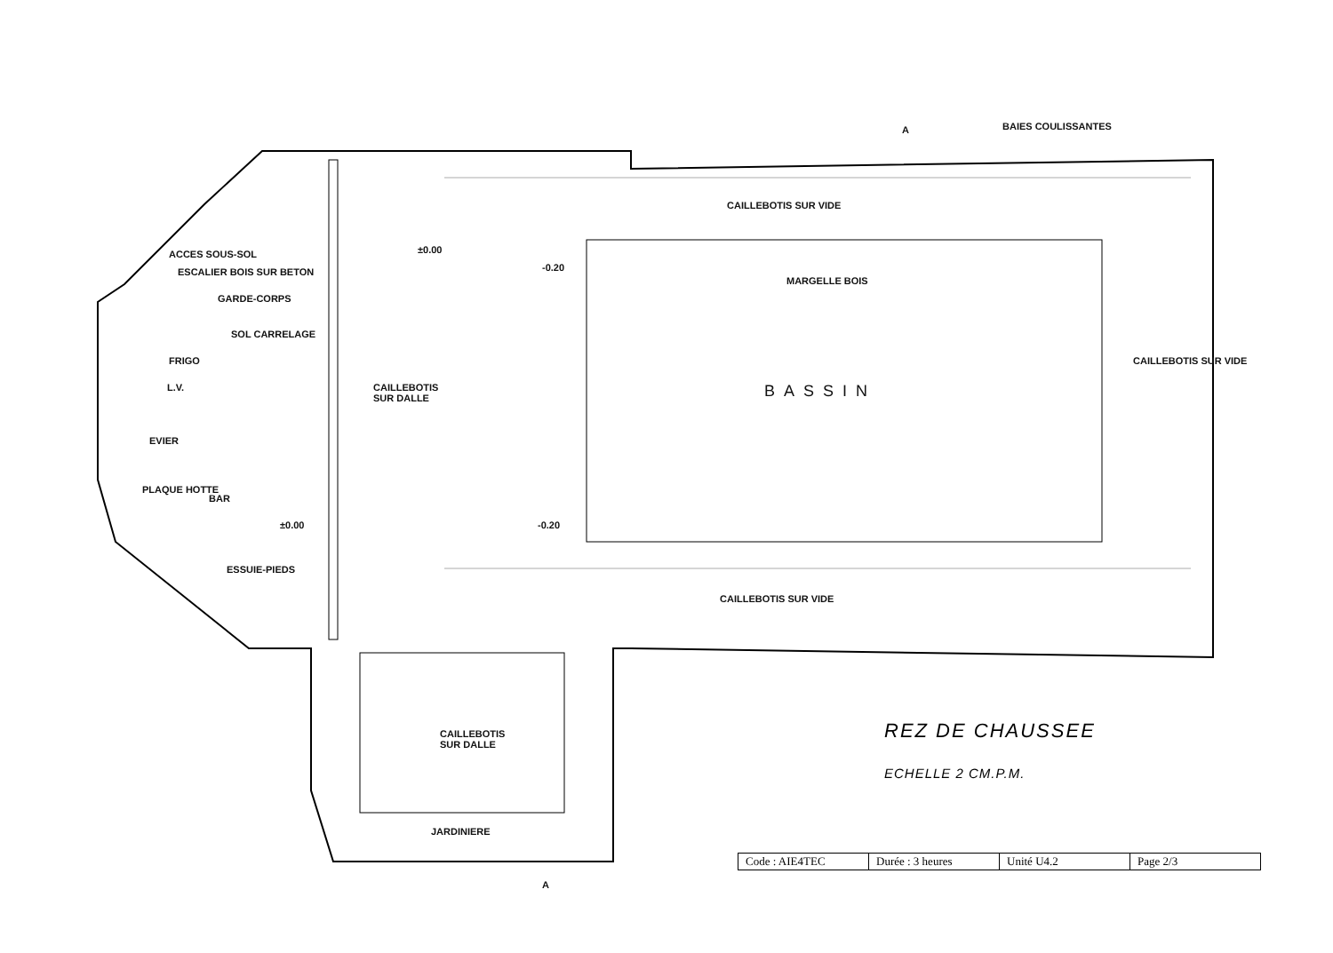BAIES COULISSANTES
A
CAILLEBOTIS SUR VIDE
MARGELLE BOIS
ACCES SOUS-SOL
ESCALIER BOIS SUR BETON
GARDE-CORPS
SOL CARRELAGE
FRIGO
L.V.
EVIER
CAILLEBOTIS
SUR DALLE
±0.00
-0.20
BASSIN
CAILLEBOTIS SUR VIDE
PLAQUE HOTTE
BAR
±0.00 -0.20
ESSUIE-PIEDS
CAILLEBOTIS SUR VIDE
CAILLEBOTIS
SUR DALLE
JARDINIERE
A
REZ DE CHAUSSEE
ECHELLE 2 CM.P.M.
| Code : AIE4TEC | Durée : 3 heures | Unité U4.2 | Page 2/3 |